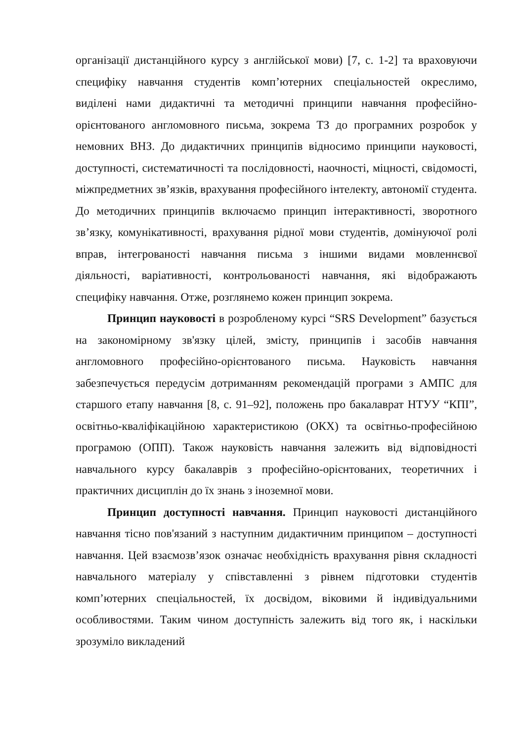організації дистанційного курсу з англійської мови) [7, с. 1-2] та враховуючи специфіку навчання студентів комп’ютерних спеціальностей окреслимо, виділені нами дидактичні та методичні принципи навчання професійно-орієнтованого англомовного письма, зокрема ТЗ до програмних розробок у немовних ВНЗ. До дидактичних принципів відносимо принципи науковості, доступності, систематичності та послідовності, наочності, міцності, свідомості, міжпредметних зв’язків, врахування професійного інтелекту, автономії студента. До методичних принципів включаємо принцип інтерактивності, зворотного зв’язку, комунікативності, врахування рідної мови студентів, домінуючої ролі вправ, інтегрованості навчання письма з іншими видами мовленнєвої діяльності, варіативності, контрольованості навчання, які відображають специфіку навчання. Отже, розглянемо кожен принцип зокрема.
Принцип науковості в розробленому курсі “SRS Development” базується на закономірному зв'язку цілей, змісту, принципів і засобів навчання англомовного професійно-орієнтованого письма. Науковість навчання забезпечується передусім дотриманням рекомендацій програми з АМПС для старшого етапу навчання [8, с. 91–92], положень про бакалаврат НТУУ “КПІ”, освітньо-кваліфікаційною характеристикою (ОКХ) та освітньо-професійною програмою (ОПП). Також науковість навчання залежить від відповідності навчального курсу бакалаврів з професійно-орієнтованих, теоретичних і практичних дисциплін до їх знань з іноземної мови.
Принцип доступності навчання. Принцип науковості дистанційного навчання тісно пов'язаний з наступним дидактичним принципом – доступності навчання. Цей взаємозв’язок означає необхідність врахування рівня складності навчального матеріалу у співставленні з рівнем підготовки студентів комп’ютерних спеціальностей, їх досвідом, віковими й індивідуальними особливостями. Таким чином доступність залежить від того як, і наскільки зрозуміло викладений